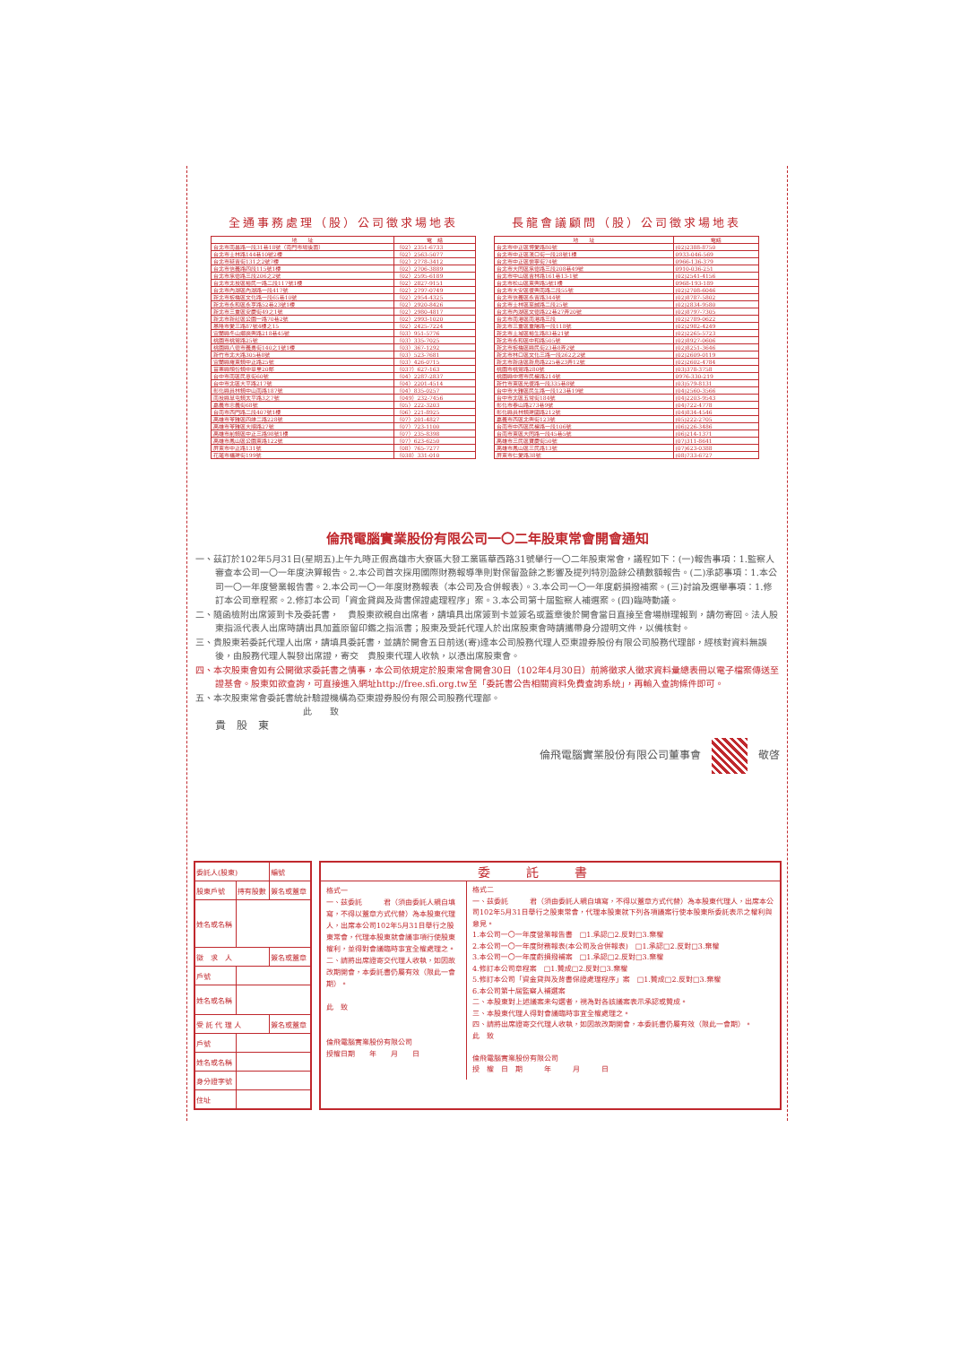全通事務處理（股）公司徵求場地表
| 地 址 | 電 話 |
| --- | --- |
| 台北市南昌路一段31巷18號（南門市場後面） | （02）2351-6733 |
| 台北市士林路144巷10號2樓 | （02）2563-5077 |
| 台北市延吉街131之2號7樓 | （02）2778-3412 |
| 台北市信義路四段115號1樓 | （02）2706-3889 |
| 台北市承德路三段206之2號 | （02）2595-6189 |
| 台北市北投區裕民一路二段117號1樓 | （02）2827-9151 |
| 台北市內湖區內湖路一段417號 | （02）2797-0749 |
| 新北市板橋區文化路一段65巷10號 | （02）2954-4325 |
| 新北市永和區永亨路52巷23號1樓 | （02）2920-8426 |
| 新北市三重區安慶街49之1號 | （02）2980-4817 |
| 新北市新莊區公園一路70巷2號 | （02）2993-1020 |
| 基隆市愛三路87號4樓之15 | （02）2425-7224 |
| 宜蘭縣冬山鄉廣興路218巷45號 | （03）951-5776 |
| 桃園市桃鶯路25號 | （03）335-7025 |
| 桃園縣八德市義勇街140之1號1樓 | （03）367-1292 |
| 新竹市北大路305巷8號 | （03）523-7681 |
| 宜蘭縣羅東鎮中正路25號 | （03）426-0715 |
| 苗栗縣頭份鎮中華里20鄰 | （037）627-163 |
| 台中市南區民意街60號 | （04）2287-2837 |
| 台中市北區大平路217號 | （04）2201-4514 |
| 彰化縣員林鎮中山南路187號 | （04）835-0257 |
| 南投縣草屯鎮太平路3之7號 | （049）232-7456 |
| 嘉義市忠義街68號 | （05）222-3203 |
| 台南市西門路二段407號1樓 | （06）221-8925 |
| 高雄市苓雅區四維二路228號 | （07）201-4827 |
| 高雄市苓雅區大順路27號 | （07）723-1100 |
| 高雄市前鎮區中正三路98號1樓 | （07）235-8398 |
| 高雄市鳳山區公園東路122號 | （07）623-6250 |
| 屏東市中正路131號 | （08）765-7277 |
| 花蓮市福建街199號 | （038）331-010 |
長龍會議顧問（股）公司徵求場地表
| 地 址 | 電話 |
| --- | --- |
| 台北市中正區博愛路80號 | (02)2388-8750 |
| 台北市中正區漢口街一段28號1樓 | 0933-046-569 |
| 台北市中正區懷寧街74號 | 0966-136-379 |
| 台北市大同區承德路三段208巷49號 | 0910-036-251 |
| 台北市中山區吉林路161巷13-1號 | (02)2541-4156 |
| 台北市松山區東興路5號1樓 | 0968-193-189 |
| 台北市大安區復興南路二段55號 | (02)2708-6046 |
| 台北市信義區永吉路344號 | (02)8787-5802 |
| 台北市士林區至誠路二段25號 | (02)2834-9580 |
| 台北市內湖區文德路22巷27弄20號 | (02)8797-7305 |
| 台北市南港區南港路三段 | (02)2789-0622 |
| 新北市三重區重陽路一段118號 | (02)2982-4249 |
| 新北市土城區裕生路83巷21號 | (02)2265-5723 |
| 新北市永和區中和路505號 | (02)8927-0606 |
| 新北市板橋區縣民街23巷8弄2號 | (02)8251-3646 |
| 新北市林口區文化三路一段262之2號 | (02)2609-0119 |
| 新北市新店區新烏路225巷23弄12號 | (02)2602-4784 |
| 桃園市桃鶯路280號 | (03)378-3758 |
| 桃園縣中壢市民權路214號 | 0976-330-219 |
| 新竹市東區光復路一段335巷8號 | (03)579-8131 |
| 台中市大雅區民生路一段123巷19號 | (04)2560-3566 |
| 台中市北區五常街184號 | (04)2203-9543 |
| 彰化市泰山路273巷9號 | (04)722-4778 |
| 彰化縣員林鎮建國路212號 | (04)834-4546 |
| 嘉義市西區北興街123號 | (05)222-2705 |
| 台南市中西區民權路一段106號 | (06)226-3486 |
| 台南市東區大同路一段45巷5號 | (06)214-1371 |
| 高雄市三民區寶慶街50號 | (07)311-8641 |
| 高雄市鳳山區三民路13號 | (07)623-0388 |
| 屏東市仁愛路38號 | (08)733-6727 |
倫飛電腦實業股份有限公司一〇二年股東常會開會通知
一、茲訂於102年5月31日(星期五)上午九時正假高雄市大寮區大發工業區華西路31號舉行一〇二年股東常會，議程如下：(一)報告事項：1.監察人審查本公司一〇一年度決算報告。2.本公司首次採用國際財務報導準則對保留盈餘之影響及提列特別盈餘公積數額報告。(二)承認事項：1.本公司一〇一年度營業報告書。2.本公司一〇一年度財務報表（本公司及合併報表）。3.本公司一〇一年度虧損撥補案。(三)討論及選舉事項：1.修訂本公司章程案。2.修訂本公司「資金貸與及背書保證處理程序」案。3.本公司第十屆監察人補選案。(四)臨時動議。
二、隨函檢附出席簽到卡及委託書，　貴股東欲親自出席者，請填具出席簽到卡並簽名或蓋章後於開會當日直接至會場辦理報到，請勿寄回。法人股東指派代表人出席時請出具加蓋原留印鑑之指派書；股東及受託代理人於出席股東會時請攜帶身分證明文件，以備核對。
三、貴股東若委託代理人出席，請填具委託書，並請於開會五日前送(寄)達本公司股務代理人亞東證券股份有限公司股務代理部，經核對資料無誤後，由股務代理人製發出席證，寄交　貴股東代理人收執，以憑出席股東會。
四、本次股東會如有公開徵求委託書之情事，本公司依規定於股東常會開會30日（102年4月30日）前將徵求人徵求資料彙總表冊以電子檔案傳送至證基會。股東如欲查詢，可直接進入網址http://free.sfi.org.tw至「委託書公告相關資料免費查詢系統」，再輸入查詢條件即可。
五、本次股東常會委託書統計驗證機構為亞東證券股份有限公司股務代理部。
此　　致
貴　股　東
倫飛電腦實業股份有限公司董事會 敬啓
| 委託人(股東) | | 編號 |
| 股東戶號 | 持有股數 | 簽名或蓋章 |
| 姓名或名稱 | | |
| 徵 求 人 | | 簽名或蓋章 |
| 戶號 | | |
| 姓名或名稱 | | |
| 受 託 代 理 人 | | 簽名或蓋章 |
| 戶號 | | |
| 姓名或名稱 | | |
| 身分證字號 | | |
| 住址 | | |
委託書
格式一
一、茲委託　　　君（須由委託人親自填寫，不得以蓋章方式代替）為本股東代理人，出席本公司102年5月31日舉行之股東常會，代理本股東就會議事項行使股東權利，並得對會議臨時事宜全權處理之。
二、請將出席證寄交代理人收執，如因故改期開會，本委託書仍屬有效（限此一會期）。
此　致
倫飛電腦實業股份有限公司
授權日期　　年　　月　　日
格式二
一、茲委託　　　君（須由委託人親自填寫，不得以蓋章方式代替）為本股東代理人，出席本公司102年5月31日舉行之股東常會，代理本股東就下列各項議案行使本股東所委託表示之權利與意見。
1.本公司一〇一年度營業報告書　□1.承認□2.反對□3.棄權
2.本公司一〇一年度財務報表(本公司及合併報表)　□1.承認□2.反對□3.棄權
3.本公司一〇一年度虧損撥補案　□1.承認□2.反對□3.棄權
4.修訂本公司章程案　□1.贊成□2.反對□3.棄權
5.修訂本公司「資金貸與及背書保證處理程序」案　□1.贊成□2.反對□3.棄權
6.本公司第十屆監察人補選案
二、本股東對上述議案未勾選者，視為對各該議案表示承認或贊成。
三、本股東代理人得對會議臨時事宜全權處理之。
四、請將出席證寄交代理人收執，如因故改期開會，本委託書仍屬有效（限此一會期）。
此　致
倫飛電腦實業股份有限公司
授　權　日　期　　　年　　　月　　　日